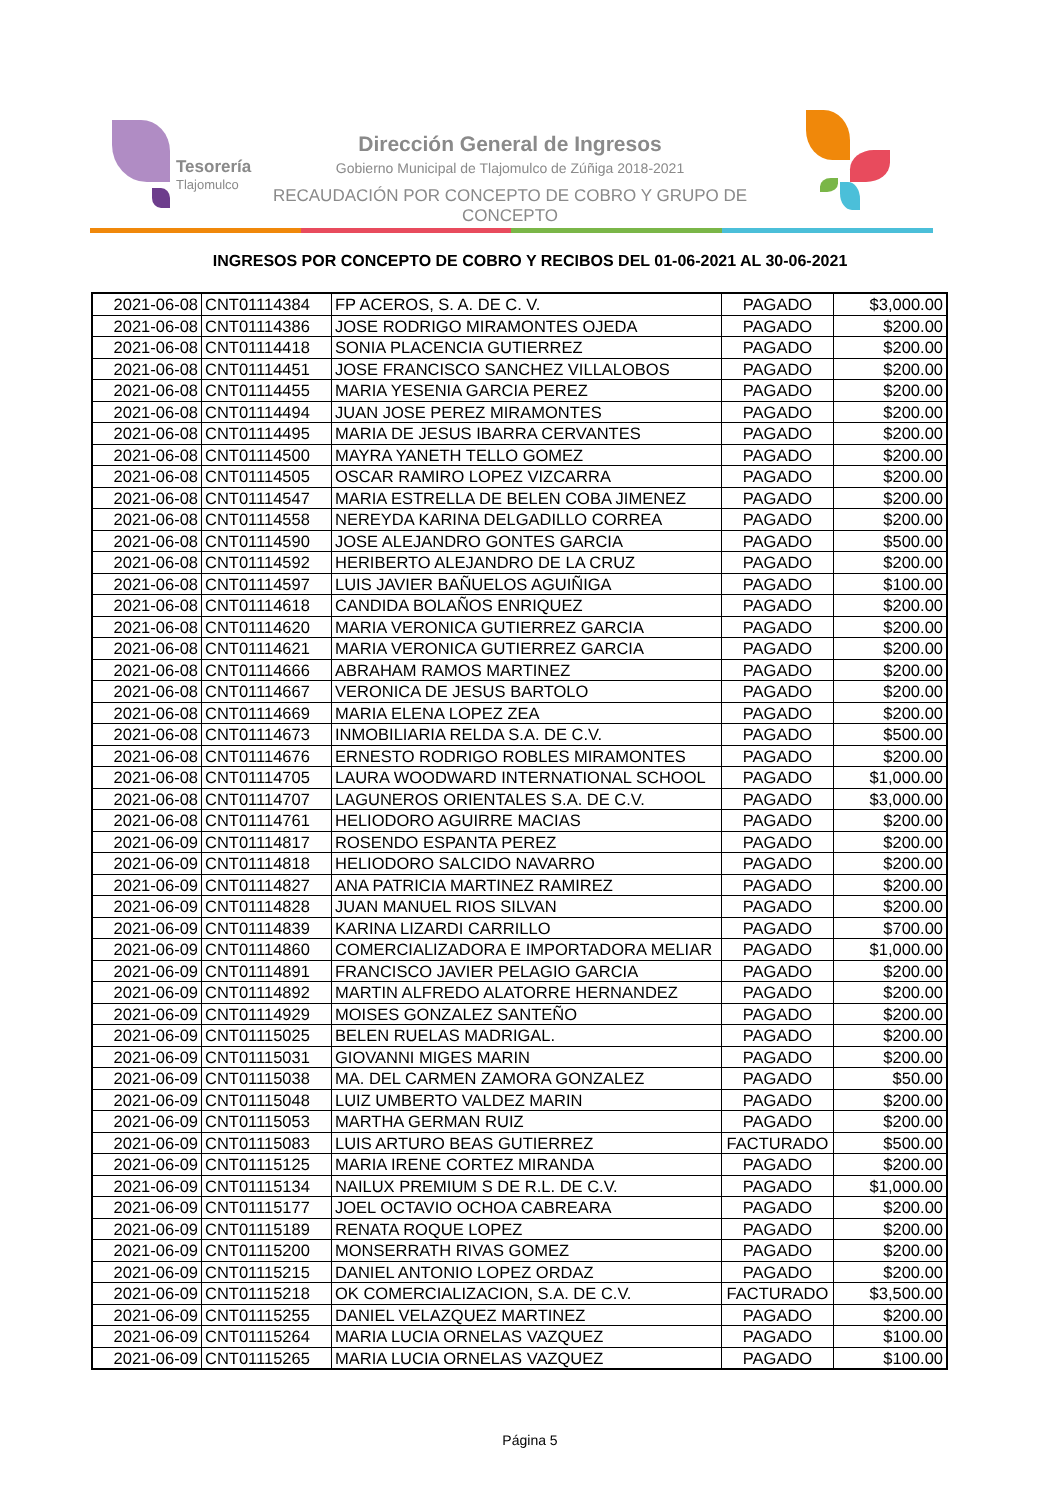Tesorería
Tlajomulco
Dirección General de Ingresos
Gobierno Municipal de Tlajomulco de Zúñiga 2018-2021
RECAUDACIÓN POR CONCEPTO DE COBRO Y GRUPO DE CONCEPTO
INGRESOS POR CONCEPTO DE COBRO Y RECIBOS DEL 01-06-2021 AL 30-06-2021
| 2021-06-08 | CNT01114384 | FP ACEROS, S. A. DE C. V. | PAGADO | $3,000.00 |
| 2021-06-08 | CNT01114386 | JOSE RODRIGO MIRAMONTES OJEDA | PAGADO | $200.00 |
| 2021-06-08 | CNT01114418 | SONIA PLACENCIA GUTIERREZ | PAGADO | $200.00 |
| 2021-06-08 | CNT01114451 | JOSE FRANCISCO SANCHEZ VILLALOBOS | PAGADO | $200.00 |
| 2021-06-08 | CNT01114455 | MARIA YESENIA GARCIA PEREZ | PAGADO | $200.00 |
| 2021-06-08 | CNT01114494 | JUAN JOSE PEREZ MIRAMONTES | PAGADO | $200.00 |
| 2021-06-08 | CNT01114495 | MARIA DE JESUS IBARRA CERVANTES | PAGADO | $200.00 |
| 2021-06-08 | CNT01114500 | MAYRA YANETH TELLO GOMEZ | PAGADO | $200.00 |
| 2021-06-08 | CNT01114505 | OSCAR RAMIRO LOPEZ VIZCARRA | PAGADO | $200.00 |
| 2021-06-08 | CNT01114547 | MARIA ESTRELLA DE BELEN COBA JIMENEZ | PAGADO | $200.00 |
| 2021-06-08 | CNT01114558 | NEREYDA KARINA DELGADILLO CORREA | PAGADO | $200.00 |
| 2021-06-08 | CNT01114590 | JOSE ALEJANDRO GONTES GARCIA | PAGADO | $500.00 |
| 2021-06-08 | CNT01114592 | HERIBERTO ALEJANDRO DE LA CRUZ | PAGADO | $200.00 |
| 2021-06-08 | CNT01114597 | LUIS JAVIER BAÑUELOS AGUIÑIGA | PAGADO | $100.00 |
| 2021-06-08 | CNT01114618 | CANDIDA BOLAÑOS ENRIQUEZ | PAGADO | $200.00 |
| 2021-06-08 | CNT01114620 | MARIA VERONICA GUTIERREZ GARCIA | PAGADO | $200.00 |
| 2021-06-08 | CNT01114621 | MARIA VERONICA GUTIERREZ GARCIA | PAGADO | $200.00 |
| 2021-06-08 | CNT01114666 | ABRAHAM RAMOS MARTINEZ | PAGADO | $200.00 |
| 2021-06-08 | CNT01114667 | VERONICA DE JESUS BARTOLO | PAGADO | $200.00 |
| 2021-06-08 | CNT01114669 | MARIA ELENA LOPEZ ZEA | PAGADO | $200.00 |
| 2021-06-08 | CNT01114673 | INMOBILIARIA RELDA S.A. DE C.V. | PAGADO | $500.00 |
| 2021-06-08 | CNT01114676 | ERNESTO RODRIGO ROBLES MIRAMONTES | PAGADO | $200.00 |
| 2021-06-08 | CNT01114705 | LAURA WOODWARD INTERNATIONAL SCHOOL | PAGADO | $1,000.00 |
| 2021-06-08 | CNT01114707 | LAGUNEROS ORIENTALES S.A. DE C.V. | PAGADO | $3,000.00 |
| 2021-06-08 | CNT01114761 | HELIODORO AGUIRRE MACIAS | PAGADO | $200.00 |
| 2021-06-09 | CNT01114817 | ROSENDO ESPANTA PEREZ | PAGADO | $200.00 |
| 2021-06-09 | CNT01114818 | HELIODORO SALCIDO NAVARRO | PAGADO | $200.00 |
| 2021-06-09 | CNT01114827 | ANA PATRICIA MARTINEZ RAMIREZ | PAGADO | $200.00 |
| 2021-06-09 | CNT01114828 | JUAN MANUEL RIOS SILVAN | PAGADO | $200.00 |
| 2021-06-09 | CNT01114839 | KARINA LIZARDI CARRILLO | PAGADO | $700.00 |
| 2021-06-09 | CNT01114860 | COMERCIALIZADORA E IMPORTADORA MELIAR | PAGADO | $1,000.00 |
| 2021-06-09 | CNT01114891 | FRANCISCO JAVIER PELAGIO GARCIA | PAGADO | $200.00 |
| 2021-06-09 | CNT01114892 | MARTIN ALFREDO ALATORRE HERNANDEZ | PAGADO | $200.00 |
| 2021-06-09 | CNT01114929 | MOISES GONZALEZ SANTEÑO | PAGADO | $200.00 |
| 2021-06-09 | CNT01115025 | BELEN RUELAS MADRIGAL. | PAGADO | $200.00 |
| 2021-06-09 | CNT01115031 | GIOVANNI MIGES MARIN | PAGADO | $200.00 |
| 2021-06-09 | CNT01115038 | MA. DEL CARMEN ZAMORA GONZALEZ | PAGADO | $50.00 |
| 2021-06-09 | CNT01115048 | LUIZ UMBERTO VALDEZ MARIN | PAGADO | $200.00 |
| 2021-06-09 | CNT01115053 | MARTHA GERMAN RUIZ | PAGADO | $200.00 |
| 2021-06-09 | CNT01115083 | LUIS ARTURO BEAS GUTIERREZ | FACTURADO | $500.00 |
| 2021-06-09 | CNT01115125 | MARIA IRENE CORTEZ MIRANDA | PAGADO | $200.00 |
| 2021-06-09 | CNT01115134 | NAILUX PREMIUM S DE R.L. DE C.V. | PAGADO | $1,000.00 |
| 2021-06-09 | CNT01115177 | JOEL OCTAVIO OCHOA CABREARA | PAGADO | $200.00 |
| 2021-06-09 | CNT01115189 | RENATA ROQUE LOPEZ | PAGADO | $200.00 |
| 2021-06-09 | CNT01115200 | MONSERRATH RIVAS GOMEZ | PAGADO | $200.00 |
| 2021-06-09 | CNT01115215 | DANIEL ANTONIO LOPEZ ORDAZ | PAGADO | $200.00 |
| 2021-06-09 | CNT01115218 | OK COMERCIALIZACION, S.A. DE C.V. | FACTURADO | $3,500.00 |
| 2021-06-09 | CNT01115255 | DANIEL VELAZQUEZ MARTINEZ | PAGADO | $200.00 |
| 2021-06-09 | CNT01115264 | MARIA LUCIA ORNELAS VAZQUEZ | PAGADO | $100.00 |
| 2021-06-09 | CNT01115265 | MARIA LUCIA ORNELAS VAZQUEZ | PAGADO | $100.00 |
Página 5